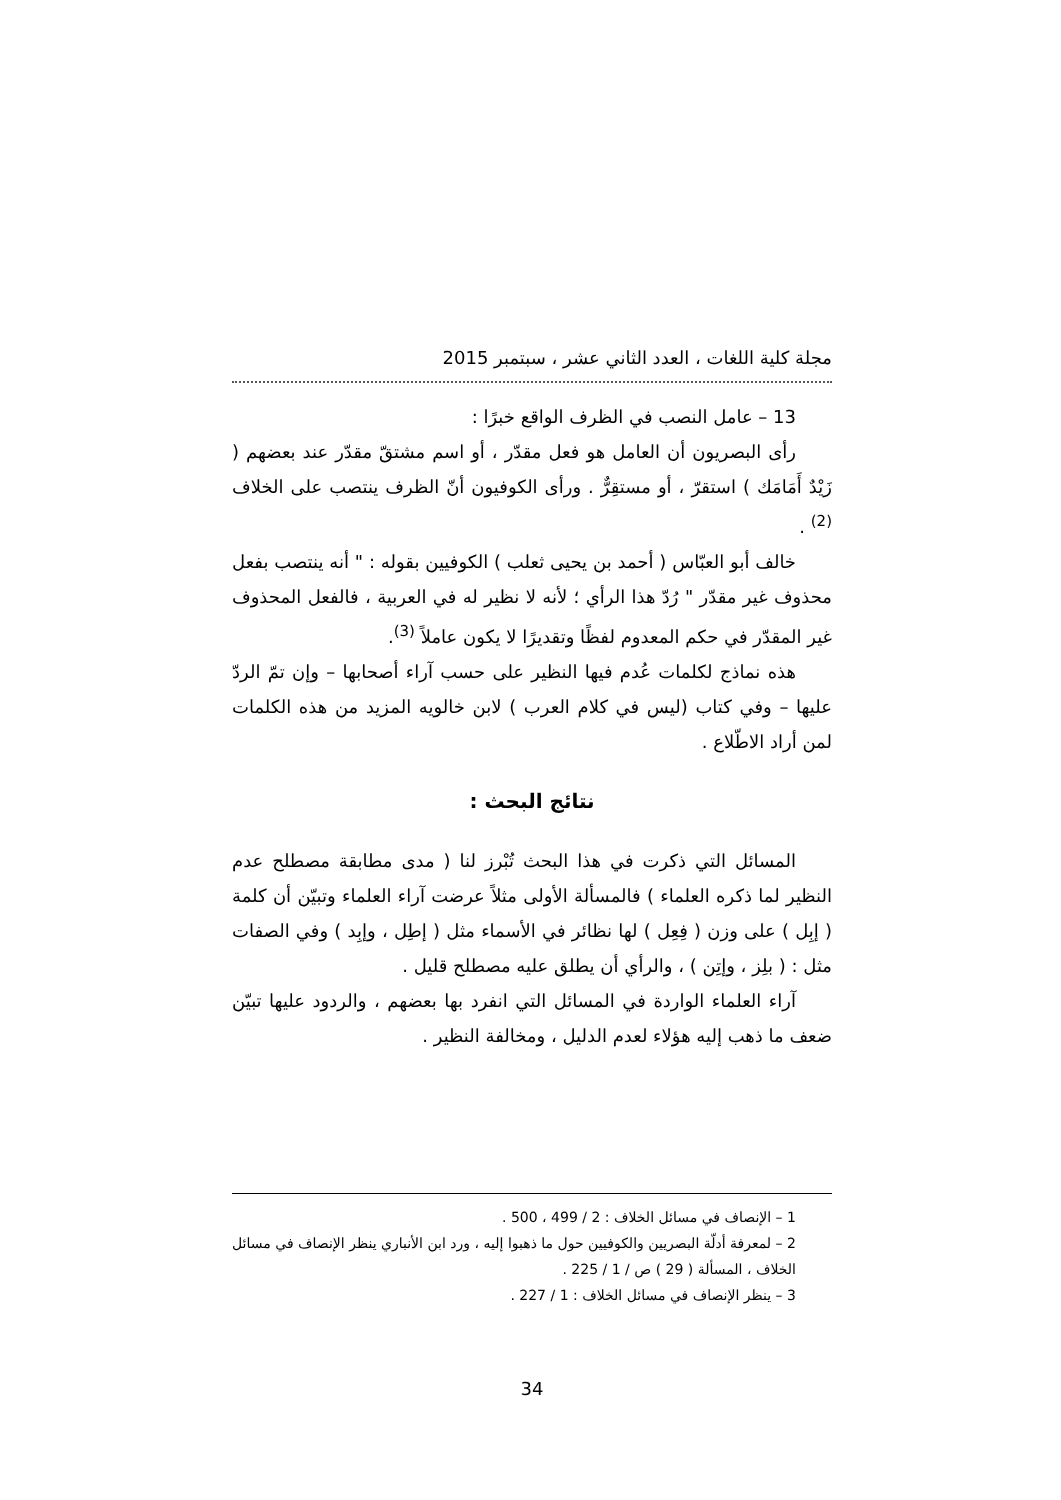مجلة كلية اللغات ، العدد الثاني عشر ، سبتمبر 2015
13 – عامل النصب في الظرف الواقع خبرًا :
رأى البصريون أن العامل هو فعل مقدّر ، أو اسم مشتقّ مقدّر عند بعضهم ( زَيْدٌ أَمَامَك ) استقرّ ، أو مستقِرٌّ . ورأى الكوفيون أنّ الظرف ينتصب على الخلاف <sup>(2)</sup> .
خالف أبو العبّاس ( أحمد بن يحيى ثعلب ) الكوفيين بقوله : " أنه ينتصب بفعل محذوف غير مقدّر " رُدّ هذا الرأي ؛ لأنه لا نظير له في العربية ، فالفعل المحذوف غير المقدّر في حكم المعدوم لفظًا وتقديرًا لا يكون عاملاً <sup>(3)</sup>.
هذه نماذج لكلمات عُدم فيها النظير على حسب آراء أصحابها – وإن تمّ الردّ عليها – وفي كتاب (ليس في كلام العرب ) لابن خالويه المزيد من هذه الكلمات لمن أراد الاطّلاع .
نتائج البحث :
المسائل التي ذكرت في هذا البحث تُبْرز لنا ( مدى مطابقة مصطلح عدم النظير لما ذكره العلماء ) فالمسألة الأولى مثلاً عرضت آراء العلماء وتبيّن أن كلمة ( إبِل ) على وزن ( فِعِل ) لها نظائر في الأسماء مثل ( إطِل ، وإبِد ) وفي الصفات مثل : ( بلِز ، وإتِن ) ، والرأي أن يطلق عليه مصطلح قليل .
آراء العلماء الواردة في المسائل التي انفرد بها بعضهم ، والردود عليها تبيّن ضعف ما ذهب إليه هؤلاء لعدم الدليل ، ومخالفة النظير .
1 – الإنصاف في مسائل الخلاف : 2 / 499 ، 500 .
2 – لمعرفة أدلّة البصريين والكوفيين حول ما ذهبوا إليه ، ورد ابن الأنباري ينظر الإنصاف في مسائل الخلاف ، المسألة ( 29 ) ص / 1 / 225 .
3 – ينظر الإنصاف في مسائل الخلاف : 1 / 227 .
34